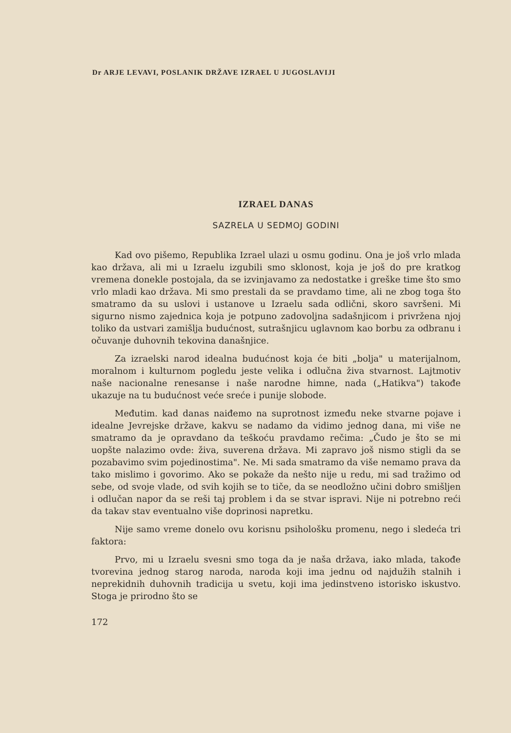Dr ARJE LEVAVI, POSLANIK DRŽAVE IZRAEL U JUGOSLAVIJI
IZRAEL DANAS
SAZRELA U SEDMOJ GODINI
Kad ovo pišemo, Republika Izrael ulazi u osmu godinu. Ona je još vrlo mlada kao država, ali mi u Izraelu izgubili smo sklonost, koja je još do pre kratkog vremena donekle postojala, da se izvinjavamo za nedostatke i greške time što smo vrlo mladi kao država. Mi smo prestali da se pravdamo time, ali ne zbog toga što smatramo da su uslovi i ustanove u Izraelu sada odlični, skoro savršeni. Mi sigurno nismo zajednica koja je potpuno zadovoljna sadašnjicom i privržena njoj toliko da ustvari zamišlja budućnost, sutrašnjicu uglavnom kao borbu za odbranu i očuvanje duhovnih tekovina današnjice.
Za izraelski narod idealna budućnost koja će biti „bolja" u materijalnom, moralnom i kulturnom pogledu jeste velika i odlučna živa stvarnost. Lajtmotiv naše nacionalne renesanse i naše narodne himne, nada („Hatikva") takođe ukazuje na tu budućnost veće sreće i punije slobode.
Međutim. kad danas naiđemo na suprotnost između neke stvarne pojave i idealne Jevrejske države, kakvu se nadamo da vidimo jednog dana, mi više ne smatramo da je opravdano da teškoću pravdamo rečima: „Čudo je što se mi uopšte nalazimo ovde: živa, suverena država. Mi zapravo još nismo stigli da se pozabavimo svim pojedinostima". Ne. Mi sada smatramo da više nemamo prava da tako mislimo i govorimo. Ako se pokaže da nešto nije u redu, mi sad tražimo od sebe, od svoje vlade, od svih kojih se to tiče, da se neodložno učini dobro smišljen i odlučan napor da se reši taj problem i da se stvar ispravi. Nije ni potrebno reći da takav stav eventualno više doprinosi napretku.
Nije samo vreme donelo ovu korisnu psihološku promenu, nego i sledeća tri faktora:
Prvo, mi u Izraelu svesni smo toga da je naša država, iako mlada, takođe tvorevina jednog starog naroda, naroda koji ima jednu od najdužih stalnih i neprekidnih duhovnih tradicija u svetu, koji ima jedinstveno istorisko iskustvo. Stoga je prirodno što se
172